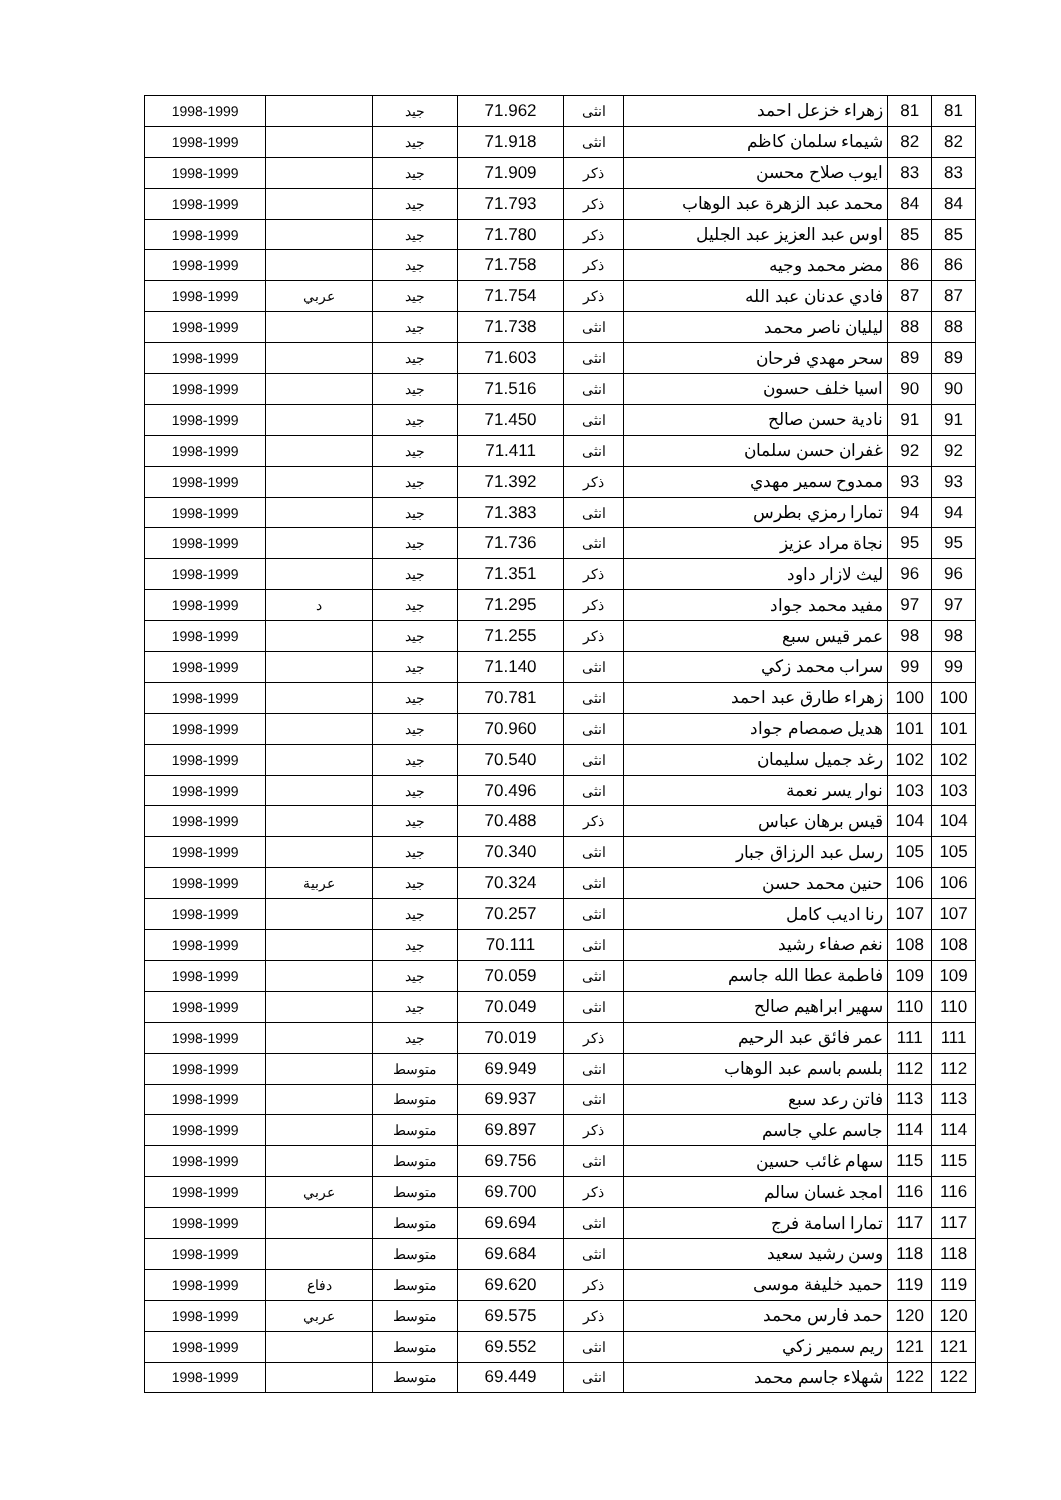| 81 | 81 | زهراء خزعل احمد | انثى | 71.962 | جيد | | 1998-1999 |
| 82 | 82 | شيماء سلمان كاظم | انثى | 71.918 | جيد | | 1998-1999 |
| 83 | 83 | ايوب صلاح محسن | ذكر | 71.909 | جيد | | 1998-1999 |
| 84 | 84 | محمد عبد الزهرة عبد الوهاب | ذكر | 71.793 | جيد | | 1998-1999 |
| 85 | 85 | اوس عبد العزيز عبد الجليل | ذكر | 71.780 | جيد | | 1998-1999 |
| 86 | 86 | مضر محمد وجيه | ذكر | 71.758 | جيد | | 1998-1999 |
| 87 | 87 | فادي عدنان عبد الله | ذكر | 71.754 | جيد | عربي | 1998-1999 |
| 88 | 88 | ليليان ناصر محمد | انثى | 71.738 | جيد | | 1998-1999 |
| 89 | 89 | سحر مهدي فرحان | انثى | 71.603 | جيد | | 1998-1999 |
| 90 | 90 | اسيا خلف حسون | انثى | 71.516 | جيد | | 1998-1999 |
| 91 | 91 | نادية حسن صالح | انثى | 71.450 | جيد | | 1998-1999 |
| 92 | 92 | غفران حسن سلمان | انثى | 71.411 | جيد | | 1998-1999 |
| 93 | 93 | ممدوح سمير مهدي | ذكر | 71.392 | جيد | | 1998-1999 |
| 94 | 94 | تمارا رمزي بطرس | انثى | 71.383 | جيد | | 1998-1999 |
| 95 | 95 | نجاة مراد عزيز | انثى | 71.736 | جيد | | 1998-1999 |
| 96 | 96 | ليث لازار داود | ذكر | 71.351 | جيد | | 1998-1999 |
| 97 | 97 | مفيد محمد جواد | ذكر | 71.295 | جيد | د | 1998-1999 |
| 98 | 98 | عمر قيس سبع | ذكر | 71.255 | جيد | | 1998-1999 |
| 99 | 99 | سراب محمد زكي | انثى | 71.140 | جيد | | 1998-1999 |
| 100 | 100 | زهراء طارق عبد احمد | انثى | 70.781 | جيد | | 1998-1999 |
| 101 | 101 | هديل صمصام جواد | انثى | 70.960 | جيد | | 1998-1999 |
| 102 | 102 | رغد جميل سليمان | انثى | 70.540 | جيد | | 1998-1999 |
| 103 | 103 | نوار يسر نعمة | انثى | 70.496 | جيد | | 1998-1999 |
| 104 | 104 | قيس برهان عباس | ذكر | 70.488 | جيد | | 1998-1999 |
| 105 | 105 | رسل عبد الرزاق جبار | انثى | 70.340 | جيد | | 1998-1999 |
| 106 | 106 | حنين محمد حسن | انثى | 70.324 | جيد | عربية | 1998-1999 |
| 107 | 107 | رنا اديب كامل | انثى | 70.257 | جيد | | 1998-1999 |
| 108 | 108 | نغم صفاء رشيد | انثى | 70.111 | جيد | | 1998-1999 |
| 109 | 109 | فاطمة عطا الله جاسم | انثى | 70.059 | جيد | | 1998-1999 |
| 110 | 110 | سهير ابراهيم صالح | انثى | 70.049 | جيد | | 1998-1999 |
| 111 | 111 | عمر فائق عبد الرحيم | ذكر | 70.019 | جيد | | 1998-1999 |
| 112 | 112 | بلسم باسم عبد الوهاب | انثى | 69.949 | متوسط | | 1998-1999 |
| 113 | 113 | فاتن رعد سبع | انثى | 69.937 | متوسط | | 1998-1999 |
| 114 | 114 | جاسم علي جاسم | ذكر | 69.897 | متوسط | | 1998-1999 |
| 115 | 115 | سهام غائب حسين | انثى | 69.756 | متوسط | | 1998-1999 |
| 116 | 116 | امجد غسان سالم | ذكر | 69.700 | متوسط | عربي | 1998-1999 |
| 117 | 117 | تمارا اسامة فرج | انثى | 69.694 | متوسط | | 1998-1999 |
| 118 | 118 | وسن رشيد سعيد | انثى | 69.684 | متوسط | | 1998-1999 |
| 119 | 119 | حميد خليفة موسى | ذكر | 69.620 | متوسط | دفاع | 1998-1999 |
| 120 | 120 | حمد فارس محمد | ذكر | 69.575 | متوسط | عربي | 1998-1999 |
| 121 | 121 | ريم سمير زكي | انثى | 69.552 | متوسط | | 1998-1999 |
| 122 | 122 | شهلاء جاسم محمد | انثى | 69.449 | متوسط | | 1998-1999 |